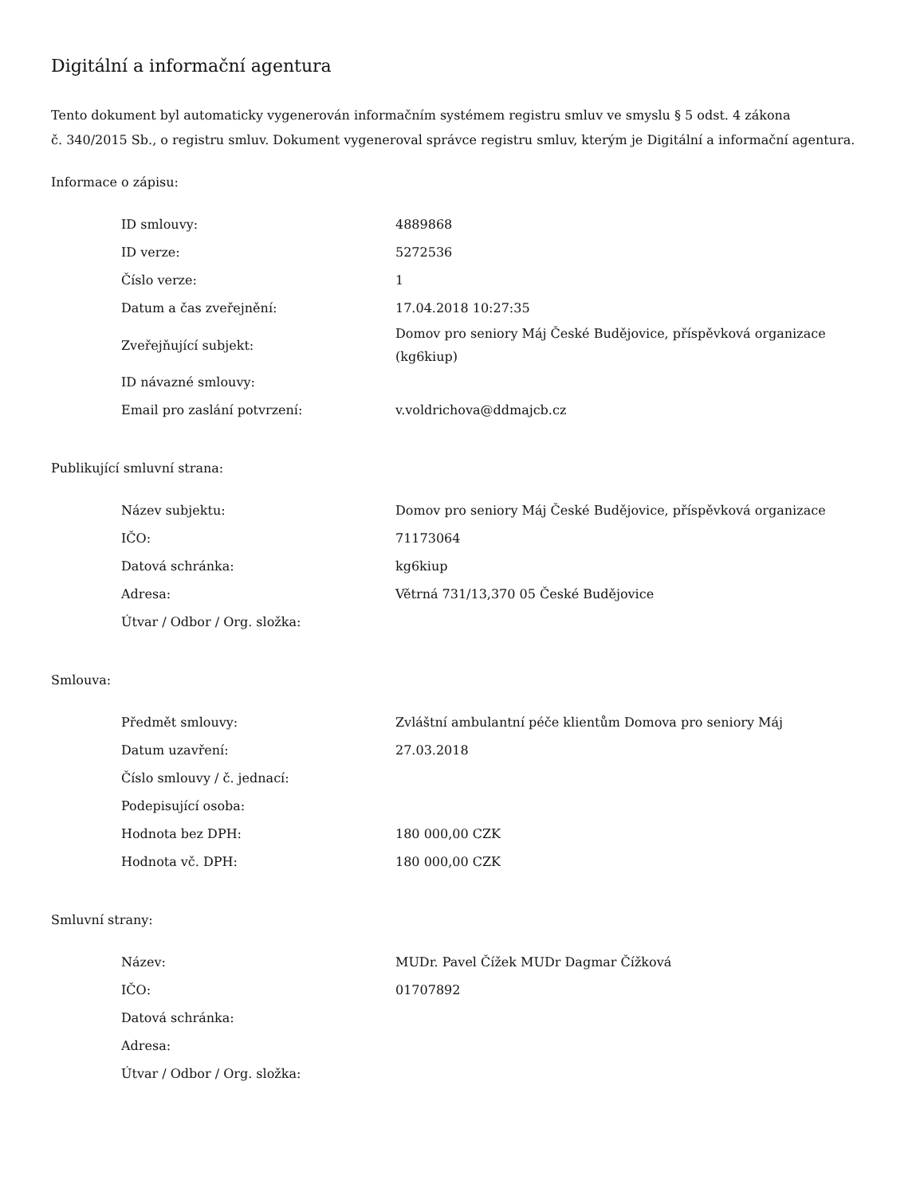Digitální a informační agentura
Tento dokument byl automaticky vygenerován informačním systémem registru smluv ve smyslu § 5 odst. 4 zákona
č. 340/2015 Sb., o registru smluv. Dokument vygeneroval správce registru smluv, kterým je Digitální a informační agentura.
Informace o zápisu:
| ID smlouvy: | 4889868 |
| ID verze: | 5272536 |
| Číslo verze: | 1 |
| Datum a čas zveřejnění: | 17.04.2018 10:27:35 |
| Zveřejňující subjekt: | Domov pro seniory Máj České Budějovice, příspěvková organizace (kg6kiup) |
| ID návazné smlouvy: | |
| Email pro zaslání potvrzení: | v.voldrichova@ddmajcb.cz |
Publikující smluvní strana:
| Název subjektu: | Domov pro seniory Máj České Budějovice, příspěvková organizace |
| IČO: | 71173064 |
| Datová schránka: | kg6kiup |
| Adresa: | Větrná 731/13,370 05 České Budějovice |
| Útvar / Odbor / Org. složka: | |
Smlouva:
| Předmět smlouvy: | Zvláštní ambulantní péče klientům Domova pro seniory Máj |
| Datum uzavření: | 27.03.2018 |
| Číslo smlouvy / č. jednací: | |
| Podepisující osoba: | |
| Hodnota bez DPH: | 180 000,00 CZK |
| Hodnota vč. DPH: | 180 000,00 CZK |
Smluvní strany:
| Název: | MUDr. Pavel Čížek MUDr Dagmar Čížková |
| IČO: | 01707892 |
| Datová schránka: | |
| Adresa: | |
| Útvar / Odbor / Org. složka: | |